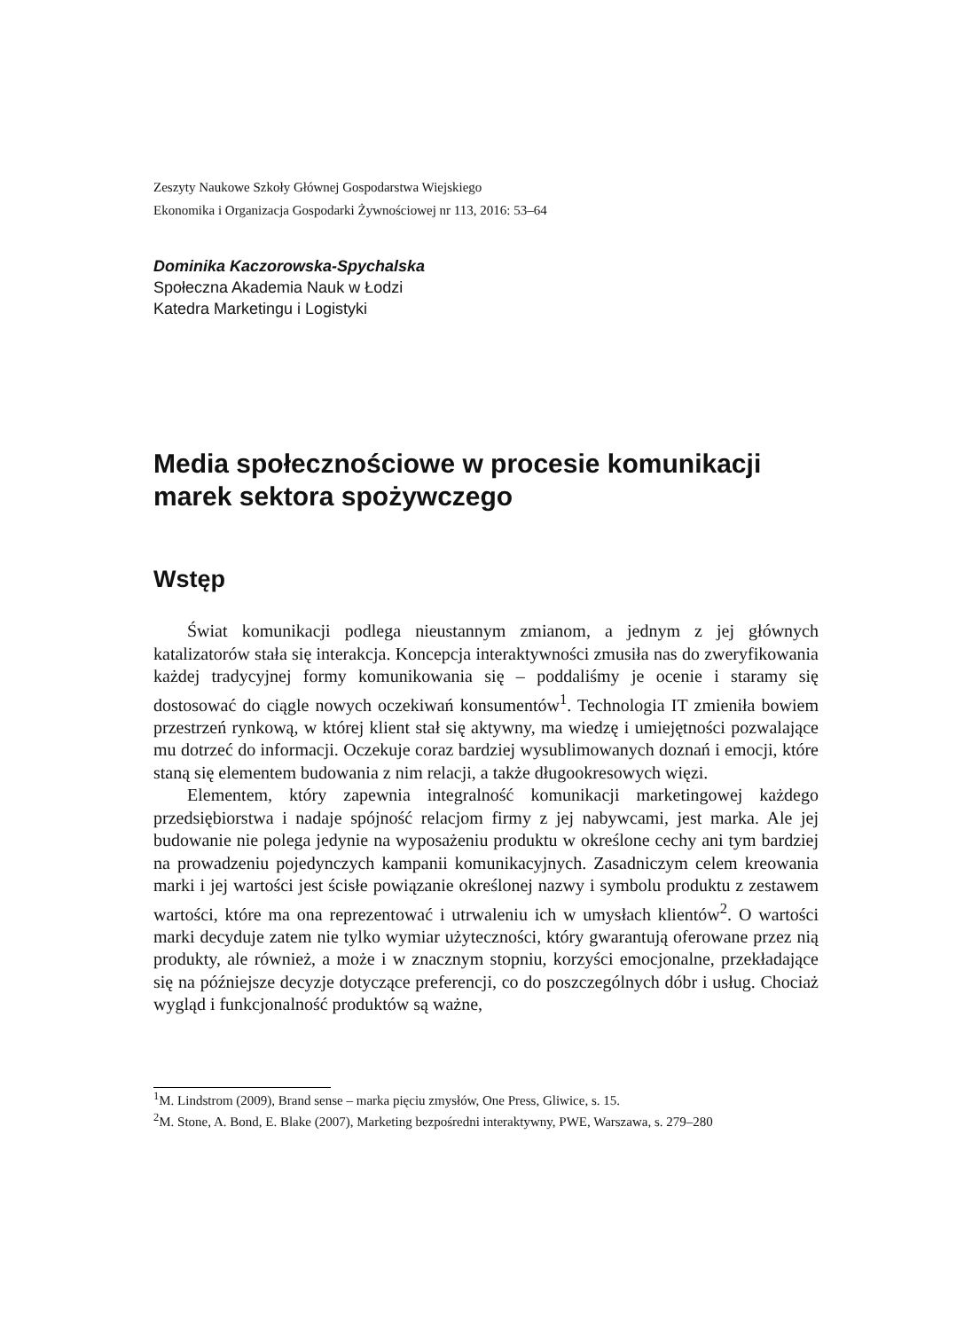Zeszyty Naukowe Szkoły Głównej Gospodarstwa Wiejskiego
Ekonomika i Organizacja Gospodarki Żywnościowej nr 113, 2016: 53–64
Dominika Kaczorowska-Spychalska
Społeczna Akademia Nauk w Łodzi
Katedra Marketingu i Logistyki
Media społecznościowe w procesie komunikacji marek sektora spożywczego
Wstęp
Świat komunikacji podlega nieustannym zmianom, a jednym z jej głównych katalizatorów stała się interakcja. Koncepcja interaktywności zmusiła nas do zweryfikowania każdej tradycyjnej formy komunikowania się – poddaliśmy je ocenie i staramy się dostosować do ciągle nowych oczekiwań konsumentów<sup>1</sup>. Technologia IT zmieniła bowiem przestrzeń rynkową, w której klient stał się aktywny, ma wiedzę i umiejętności pozwalające mu dotrzeć do informacji. Oczekuje coraz bardziej wysublimowanych doznań i emocji, które staną się elementem budowania z nim relacji, a także długookresowych więzi.
Elementem, który zapewnia integralność komunikacji marketingowej każdego przedsiębiorstwa i nadaje spójność relacjom firmy z jej nabywcami, jest marka. Ale jej budowanie nie polega jedynie na wyposażeniu produktu w określone cechy ani tym bardziej na prowadzeniu pojedynczych kampanii komunikacyjnych. Zasadniczym celem kreowania marki i jej wartości jest ścisłe powiązanie określonej nazwy i symbolu produktu z zestawem wartości, które ma ona reprezentować i utrwaleniu ich w umysłach klientów<sup>2</sup>. O wartości marki decyduje zatem nie tylko wymiar użyteczności, który gwarantują oferowane przez nią produkty, ale również, a może i w znacznym stopniu, korzyści emocjonalne, przekładające się na późniejsze decyzje dotyczące preferencji, co do poszczególnych dóbr i usług. Chociaż wygląd i funkcjonalność produktów są ważne,
<sup>1</sup> M. Lindstrom (2009), Brand sense – marka pięciu zmysłów, One Press, Gliwice, s. 15.
<sup>2</sup> M. Stone, A. Bond, E. Blake (2007), Marketing bezpośredni interaktywny, PWE, Warszawa, s. 279–280